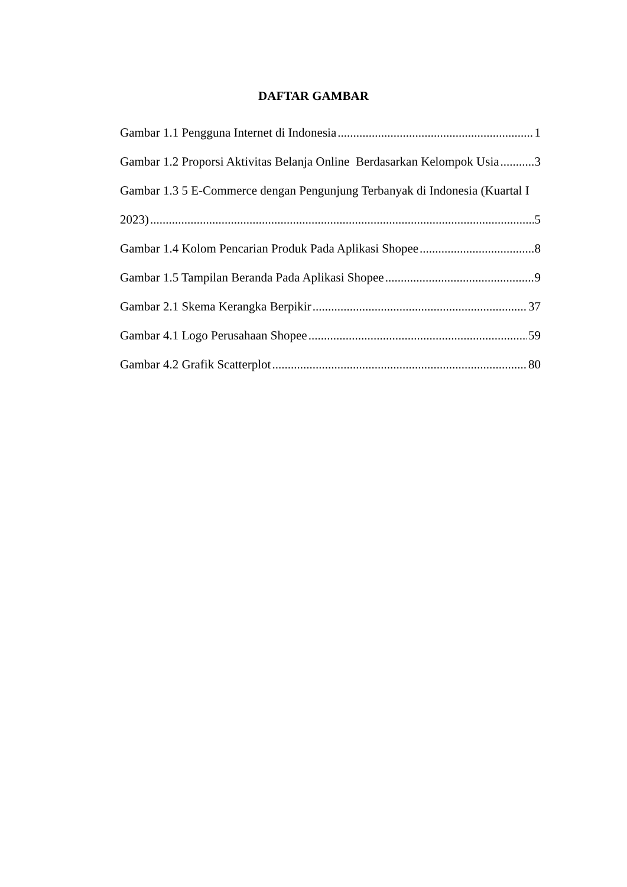DAFTAR GAMBAR
Gambar 1.1 Pengguna Internet di Indonesia 1
Gambar 1.2 Proporsi Aktivitas Belanja Online Berdasarkan Kelompok Usia 3
Gambar 1.3 5 E-Commerce dengan Pengunjung Terbanyak di Indonesia (Kuartal I
2023) 5
Gambar 1.4 Kolom Pencarian Produk Pada Aplikasi Shopee 8
Gambar 1.5 Tampilan Beranda Pada Aplikasi Shopee 9
Gambar 2.1 Skema Kerangka Berpikir 37
Gambar 4.1 Logo Perusahaan Shopee 59
Gambar 4.2 Grafik Scatterplot 80